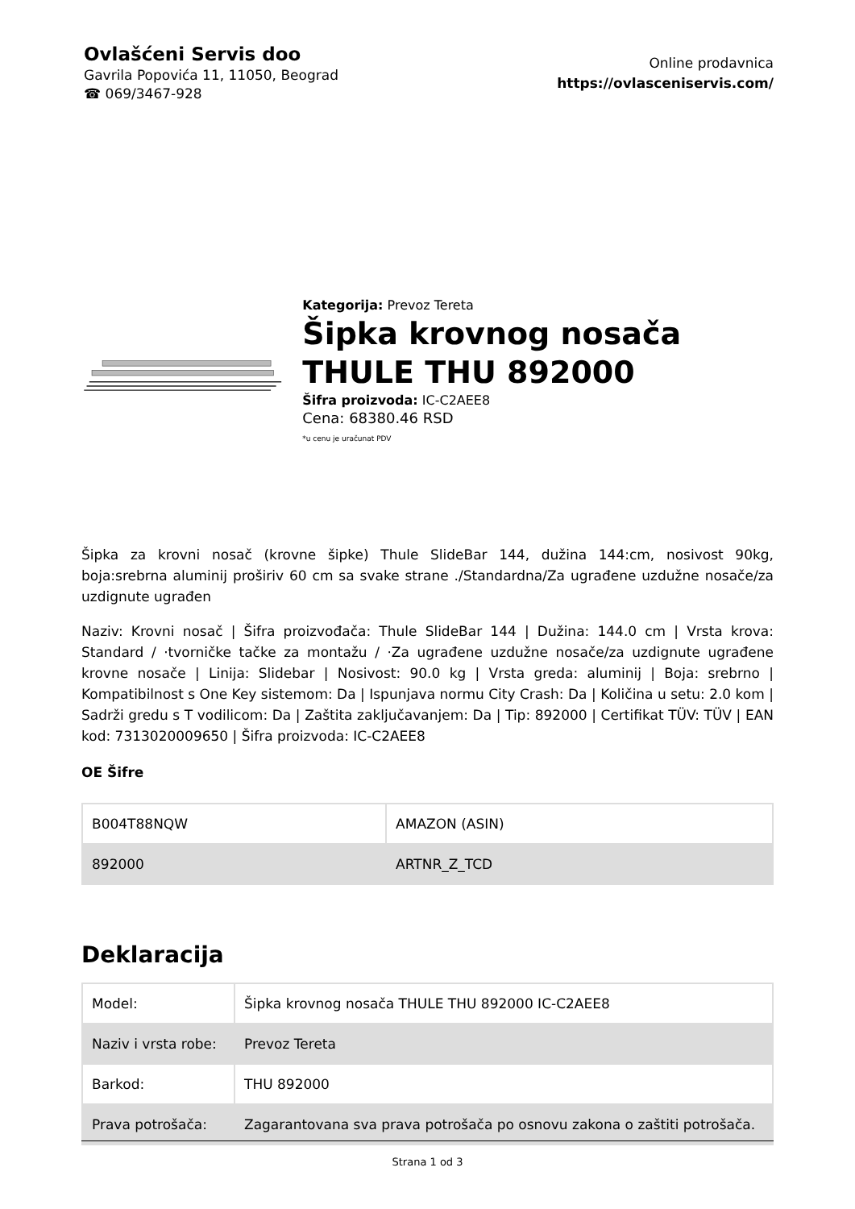Ovlašćeni Servis doo
Gavrila Popovića 11, 11050, Beograd
☎ 069/3467-928
Online prodavnica
https://ovlasceniservis.com/
Kategorija: Prevoz Tereta
Šipka krovnog nosača THULE THU 892000
Šifra proizvoda: IC-C2AEE8
Cena: 68380.46 RSD
*u cenu je uračunat PDV
Šipka za krovni nosač (krovne šipke) Thule SlideBar 144, dužina 144:cm, nosivost 90kg, boja:srebrna aluminij proširiv 60 cm sa svake strane ./Standardna/Za ugrađene uzdužne nosače/za uzdignute ugrađen
Naziv: Krovni nosač | Šifra proizvođača: Thule SlideBar 144 | Dužina: 144.0 cm | Vrsta krova: Standard / ·tvorničke tačke za montažu / ·Za ugrađene uzdužne nosače/za uzdignute ugrađene krovne nosače | Linija: Slidebar | Nosivost: 90.0 kg | Vrsta greda: aluminij | Boja: srebrno | Kompatibilnost s One Key sistemom: Da | Ispunjava normu City Crash: Da | Količina u setu: 2.0 kom | Sadrži gredu s T vodilicom: Da | Zaštita zaključavanjem: Da | Tip: 892000 | Certifikat TÜV: TÜV | EAN kod: 7313020009650 | Šifra proizvoda: IC-C2AEE8
OE Šifre
| B004T88NQW | AMAZON (ASIN) |
| 892000 | ARTNR_Z_TCD |
Deklaracija
| Model: | Šipka krovnog nosača THULE THU 892000 IC-C2AEE8 |
| Naziv i vrsta robe: | Prevoz Tereta |
| Barkod: | THU 892000 |
| Prava potrošača: | Zagarantovana sva prava potrošača po osnovu zakona o zaštiti potrošača. |
Strana 1 od 3